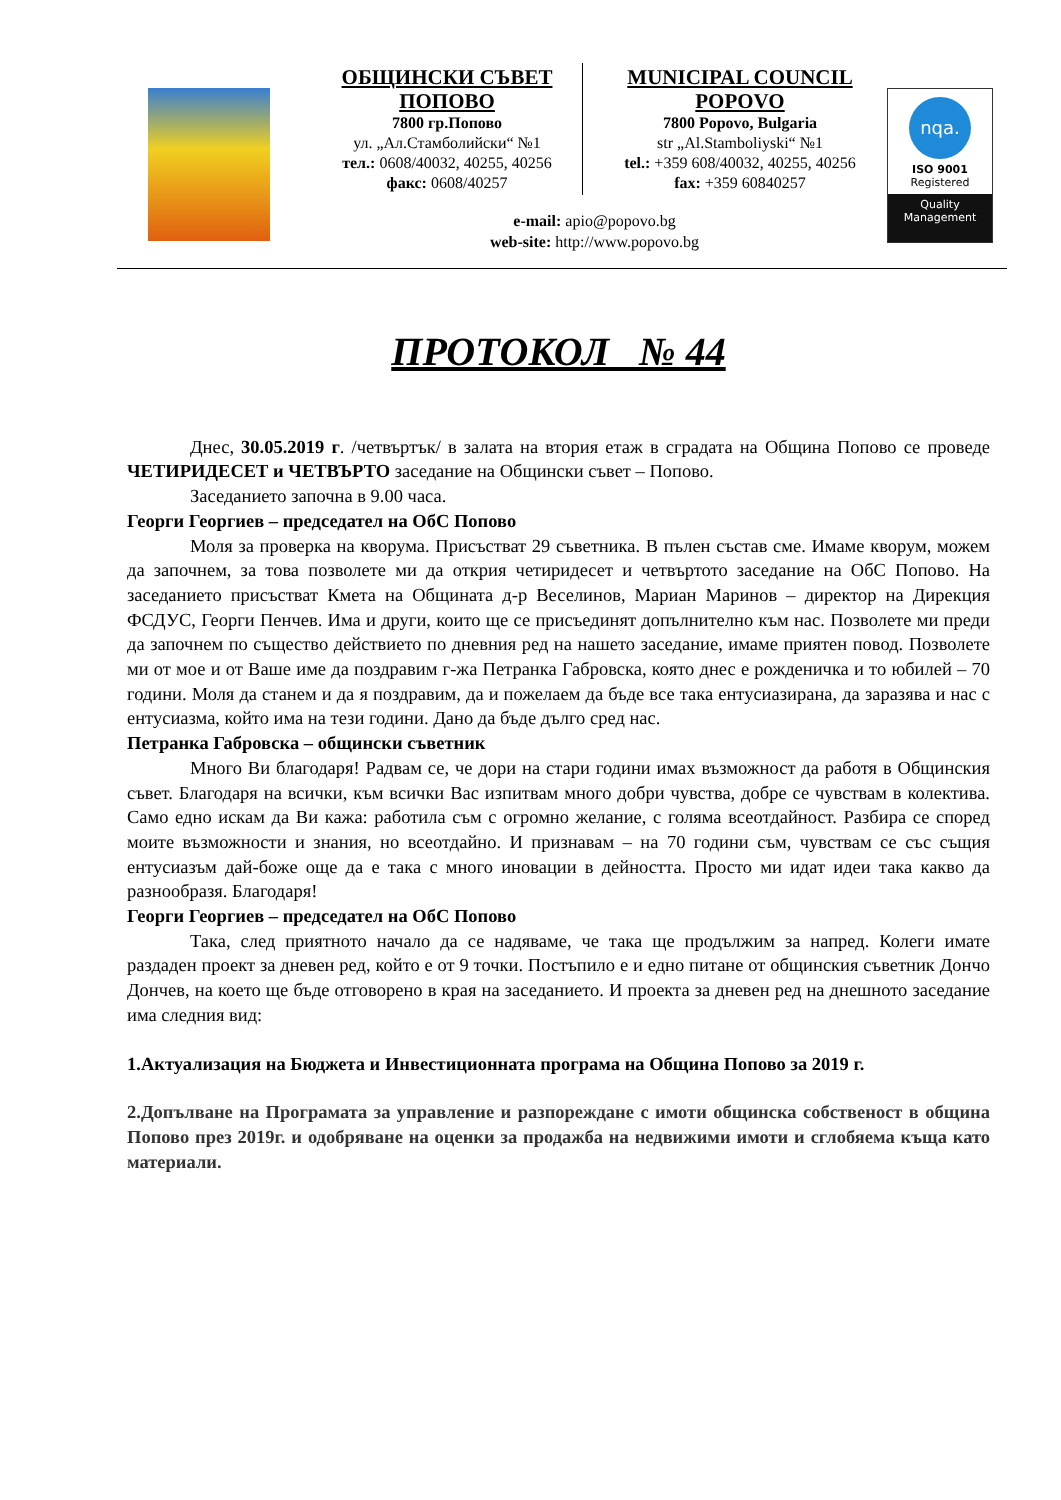ОБЩИНСКИ СЪВЕТ ПОПОВО
7800 гр.Попово
ул. „Ал.Стамболийски“ №1
тел.: 0608/40032, 40255, 40256
факс: 0608/40257
MUNICIPAL COUNCIL POPOVO
7800 Popovo, Bulgaria
str „Al.Stamboliyski“ №1
tel.: +359 608/40032, 40255, 40256
fax: +359 60840257
e-mail: apio@popovo.bg
web-site: http://www.popovo.bg
nqa.
ISO 9001
Registered
Quality
Management
ПРОТОКОЛ № 44
Днес, 30.05.2019 г. /четвъртък/ в залата на втория етаж в сградата на Община Попово се проведе ЧЕТИРИДЕСЕТ и ЧЕТВЪРТО заседание на Общински съвет – Попово.
Заседанието започна в 9.00 часа.
Георги Георгиев – председател на ОбС Попово
Моля за проверка на кворума. Присъстват 29 съветника. В пълен състав сме. Имаме кворум, можем да започнем, за това позволете ми да открия четиридесет и четвъртото заседание на ОбС Попово. На заседанието присъстват Кмета на Общината д-р Веселинов, Мариан Маринов – директор на Дирекция ФСДУС, Георги Пенчев. Има и други, които ще се присъединят допълнително към нас. Позволете ми преди да започнем по същество действието по дневния ред на нашето заседание, имаме приятен повод. Позволете ми от мое и от Ваше име да поздравим г-жа Петранка Габровска, която днес е рожденичка и то юбилей – 70 години. Моля да станем и да я поздравим, да и пожелаем да бъде все така ентусиазирана, да заразява и нас с ентусиазма, който има на тези години. Дано да бъде дълго сред нас.
Петранка Габровска – общински съветник
Много Ви благодаря! Радвам се, че дори на стари години имах възможност да работя в Общинския съвет. Благодаря на всички, към всички Вас изпитвам много добри чувства, добре се чувствам в колектива. Само едно искам да Ви кажа: работила съм с огромно желание, с голяма всеотдайност. Разбира се според моите възможности и знания, но всеотдайно. И признавам – на 70 години съм, чувствам се със същия ентусиазъм дай-боже още да е така с много иновации в дейността. Просто ми идат идеи така какво да разнообразя. Благодаря!
Георги Георгиев – председател на ОбС Попово
Така, след приятното начало да се надяваме, че така ще продължим за напред. Колеги имате раздаден проект за дневен ред, който е от 9 точки. Постъпило е и едно питане от общинския съветник Дончо Дончев, на което ще бъде отговорено в края на заседанието. И проекта за дневен ред на днешното заседание има следния вид:
1.Актуализация на Бюджета и Инвестиционната програма на Община Попово за 2019 г.
2.Допълване на Програмата за управление и разпореждане с имоти общинска собственост в община Попово през 2019г. и одобряване на оценки за продажба на недвижими имоти и сглобяема къща като материали.